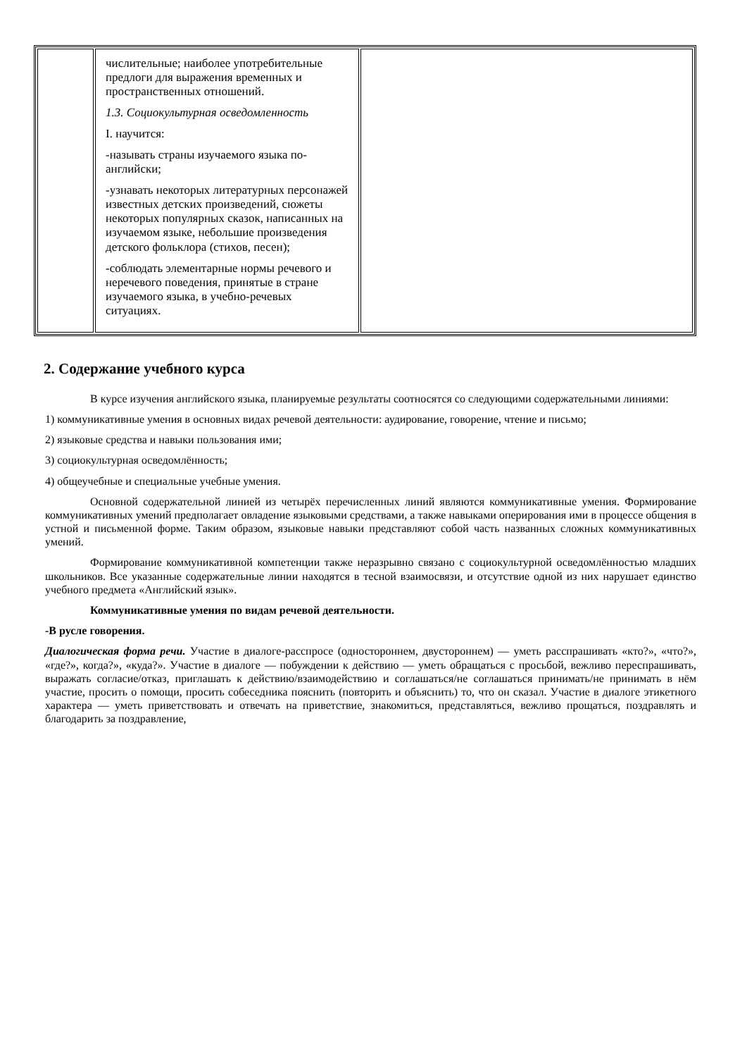| | числительные; наиболее употребительные предлоги для выражения временных и пространственных отношений. 1.3. Социокультурная осведомленность I. научится: -называть страны изучаемого языка по-английски; -узнавать некоторых литературных персонажей известных детских произведений, сюжеты некоторых популярных сказок, написанных на изучаемом языке, небольшие произведения детского фольклора (стихов, песен); -соблюдать элементарные нормы речевого и неречевого поведения, принятые в стране изучаемого языка, в учебно-речевых ситуациях. | |
2. Содержание учебного курса
В курсе изучения английского языка, планируемые результаты соотносятся со следующими содержательными линиями:
1) коммуникативные умения в основных видах речевой деятельности: аудирование, говорение, чтение и письмо;
2) языковые средства и навыки пользования ими;
3) социокультурная осведомлённость;
4) общеучебные и специальные учебные умения.
Основной содержательной линией из четырёх перечисленных линий являются коммуникативные умения. Формирование коммуникативных умений предполагает овладение языковыми средствами, а также навыками оперирования ими в процессе общения в устной и письменной форме. Таким образом, языковые навыки представляют собой часть названных сложных коммуникативных умений.
Формирование коммуникативной компетенции также неразрывно связано с социокультурной осведомлённостью младших школьников. Все указанные содержательные линии находятся в тесной взаимосвязи, и отсутствие одной из них нарушает единство учебного предмета «Английский язык».
Коммуникативные умения по видам речевой деятельности.
-В русле говорения.
Диалогическая форма речи. Участие в диалоге-расспросе (одностороннем, двустороннем) — уметь расспрашивать «кто?», «что?», «где?», когда?», «куда?». Участие в диалоге — побуждении к действию — уметь обращаться с просьбой, вежливо переспрашивать, выражать согласие/отказ, приглашать к действию/взаимодействию и соглашаться/не соглашаться принимать/не принимать в нём участие, просить о помощи, просить собеседника пояснить (повторить и объяснить) то, что он сказал. Участие в диалоге этикетного характера — уметь приветствовать и отвечать на приветствие, знакомиться, представляться, вежливо прощаться, поздравлять и благодарить за поздравление,